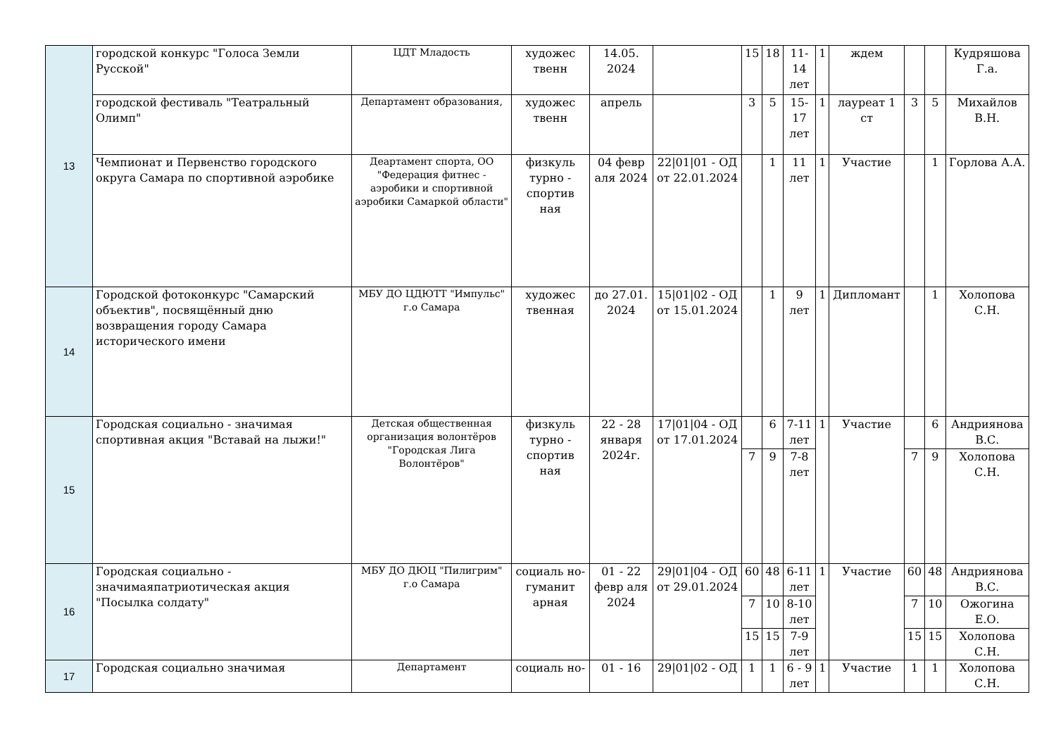| 13 | городской конкурс "Голоса Земли Русской" | ЦДТ Младость | художес твенн | 14.05. 2024 | | 15 | 18 | 11-14 лет | 1 | ждем | | | Кудряшова Г.а. |
| | городской фестиваль "Театральный Олимп" | Департамент образования, | художес твенн | апрель | | 3 | 5 | 15-17 лет | 1 | лауреат 1 ст | 3 | 5 | Михайлов В.Н. |
| | Чемпионат и Первенство городского округа Самара по спортивной аэробике | Деартамент спорта, ОО "Федерация фитнес - аэробики и спортивной аэробики Самаркой области" | физкуль турно - спортив ная | 04 февр аля 2024 | 22/01/01 - ОД от 22.01.2024 | | 1 | 11 лет | 1 | Участие | | 1 | Горлова А.А. |
| 14 | Городской фотоконкурс "Самарский объектив", посвящённый дню возвращения городу Самара исторического имени | МБУ ДО ЦДЮТТ "Импульс" г.о Самара | художес твенная | до 27.01. 2024 | 15/01/02 - ОД от 15.01.2024 | | 1 | 9 лет | 1 | Дипломант | | 1 | Холопова С.Н. |
| 15 | Городская социально - значимая спортивная акция "Вставай на лыжи!" | Детская общественная организация волонтёров "Городская Лига Волонтёров" | физкуль турно - спортив ная | 22 - 28 января 2024г. | 17/01/04 - ОД от 17.01.2024 | | 6 | 7-11 лет | 1 | Участие | | 6 | Андриянова В.С. |
| | | | | | | 7 | 9 | 7-8 лет | | | 7 | 9 | Холопова С.Н. |
| 16 | Городская социально - значимаяпатриотическая акция "Посылка солдату" | МБУ ДО ДЮЦ "Пилигрим" г.о Самара | социаль но- гуманит арная | 01 - 22 февр аля 2024 | 29/01/04 - ОД от 29.01.2024 | 60 | 48 | 6-11 лет | 1 | Участие | 60 | 48 | Андриянова В.С. |
| | | | | | | 7 | 10 | 8-10 лет | | | 7 | 10 | Ожогина Е.О. |
| | | | | | | 15 | 15 | 7-9 лет | | | 15 | 15 | Холопова С.Н. |
| 17 | Городская социально значимая | Департамент | социаль но- | 01 - 16 | 29/01/02 - ОД | 1 | 1 | 6 - 9 лет | 1 | Участие | 1 | 1 | Холопова С.Н. |